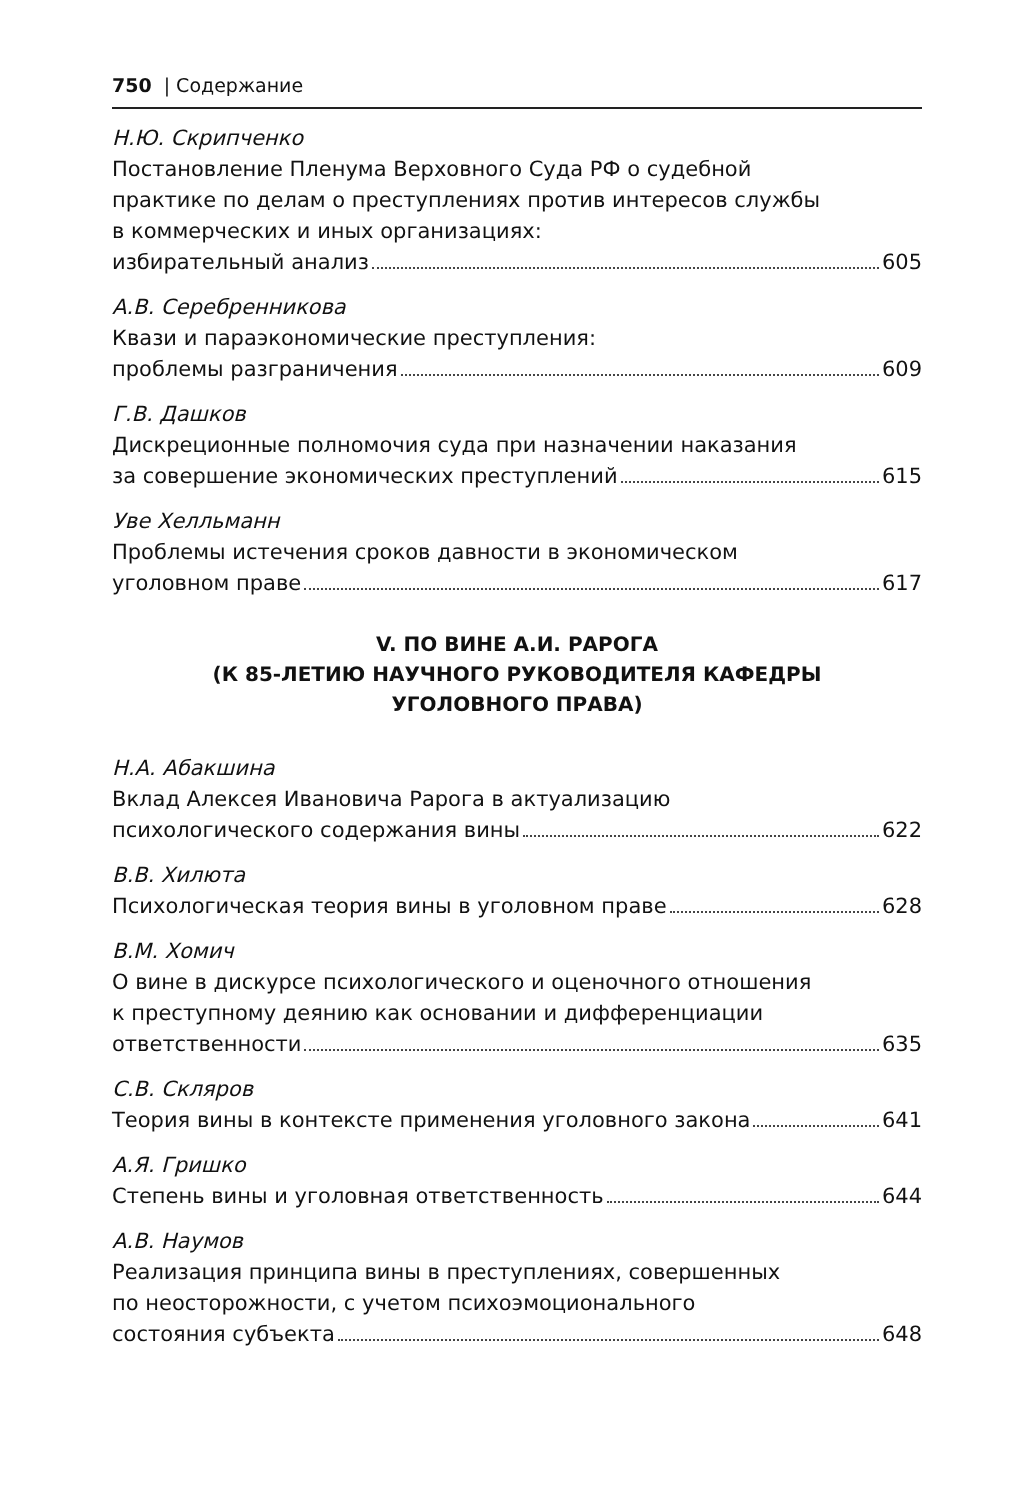750 | Содержание
Н.Ю. Скрипченко
Постановление Пленума Верховного Суда РФ о судебной
практике по делам о преступлениях против интересов службы
в коммерческих и иных организациях:
избирательный анализ 605
А.В. Серебренникова
Квази и параэкономические преступления:
проблемы разграничения 609
Г.В. Дашков
Дискреционные полномочия суда при назначении наказания
за совершение экономических преступлений 615
Уве Хелльманн
Проблемы истечения сроков давности в экономическом
уголовном праве 617
V. ПО ВИНЕ А.И. РАРОГА
(К 85-ЛЕТИЮ НАУЧНОГО РУКОВОДИТЕЛЯ КАФЕДРЫ
УГОЛОВНОГО ПРАВА)
Н.А. Абакшина
Вклад Алексея Ивановича Рарога в актуализацию
психологического содержания вины 622
В.В. Хилюта
Психологическая теория вины в уголовном праве 628
В.М. Хомич
О вине в дискурсе психологического и оценочного отношения
к преступному деянию как основании и дифференциации
ответственности 635
С.В. Скляров
Теория вины в контексте применения уголовного закона 641
А.Я. Гришко
Степень вины и уголовная ответственность 644
А.В. Наумов
Реализация принципа вины в преступлениях, совершенных
по неосторожности, с учетом психоэмоционального
состояния субъекта 648